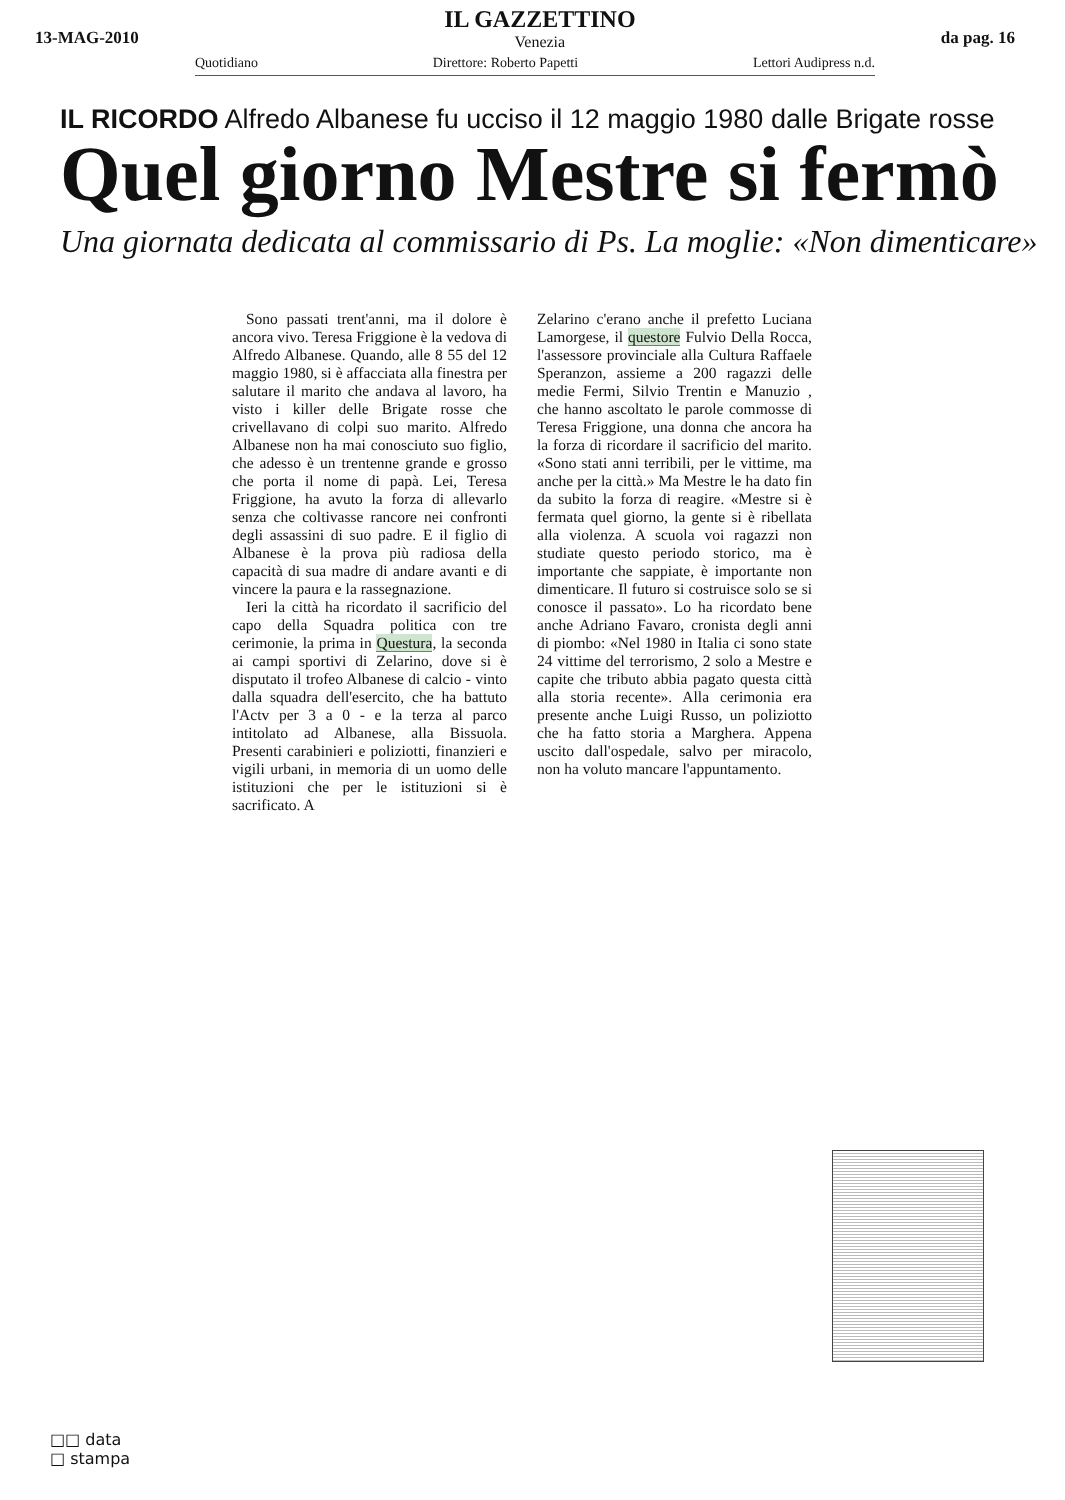13-MAG-2010
IL GAZZETTINO
Venezia
da pag. 16
Quotidiano Direttore: Roberto Papetti Lettori Audipress n.d.
IL RICORDO Alfredo Albanese fu ucciso il 12 maggio 1980 dalle Brigate rosse
Quel giorno Mestre si fermò
Una giornata dedicata al commissario di Ps. La moglie: «Non dimenticare»
Sono passati trent'anni, ma il dolore è ancora vivo. Teresa Friggione è la vedova di Alfredo Albanese. Quando, alle 8 55 del 12 maggio 1980, si è affacciata alla finestra per salutare il marito che andava al lavoro, ha visto i killer delle Brigate rosse che crivellavano di colpi suo marito. Alfredo Albanese non ha mai conosciuto suo figlio, che adesso è un trentenne grande e grosso che porta il nome di papà. Lei, Teresa Friggione, ha avuto la forza di allevarlo senza che coltivasse rancore nei confronti degli assassini di suo padre. E il figlio di Albanese è la prova più radiosa della capacità di sua madre di andare avanti e di vincere la paura e la rassegnazione.
Ieri la città ha ricordato il sacrificio del capo della Squadra politica con tre cerimonie, la prima in Questura, la seconda ai campi sportivi di Zelarino, dove si è disputato il trofeo Albanese di calcio - vinto dalla squadra dell'esercito, che ha battuto l'Actv per 3 a 0 - e la terza al parco intitolato ad Albanese, alla Bissuola. Presenti carabinieri e poliziotti, finanzieri e vigili urbani, in memoria di un uomo delle istituzioni che per le istituzioni si è sacrificato. A
Zelarino c'erano anche il prefetto Luciana Lamorgese, il questore Fulvio Della Rocca, l'assessore provinciale alla Cultura Raffaele Speranzon, assieme a 200 ragazzi delle medie Fermi, Silvio Trentin e Manuzio , che hanno ascoltato le parole commosse di Teresa Friggione, una donna che ancora ha la forza di ricordare il sacrificio del marito. «Sono stati anni terribili, per le vittime, ma anche per la città.» Ma Mestre le ha dato fin da subito la forza di reagire. «Mestre si è fermata quel giorno, la gente si è ribellata alla violenza. A scuola voi ragazzi non studiate questo periodo storico, ma è importante che sappiate, è importante non dimenticare. Il futuro si costruisce solo se si conosce il passato». Lo ha ricordato bene anche Adriano Favaro, cronista degli anni di piombo: «Nel 1980 in Italia ci sono state 24 vittime del terrorismo, 2 solo a Mestre e capite che tributo abbia pagato questa città alla storia recente». Alla cerimonia era presente anche Luigi Russo, un poliziotto che ha fatto storia a Marghera. Appena uscito dall'ospedale, salvo per miracolo, non ha voluto mancare l'appuntamento.
□□ data
□ stampa